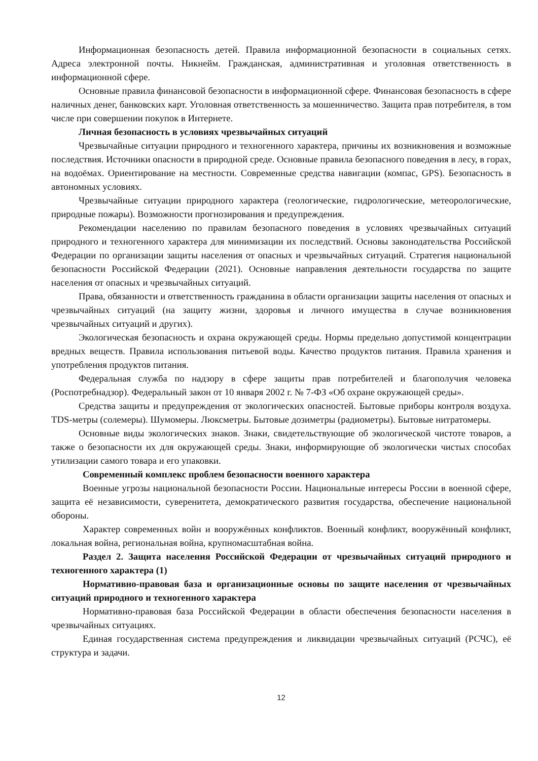Информационная безопасность детей. Правила информационной безопасности в социальных сетях. Адреса электронной почты. Никнейм. Гражданская, административная и уголовная ответственность в информационной сфере.
Основные правила финансовой безопасности в информационной сфере. Финансовая безопасность в сфере наличных денег, банковских карт. Уголовная ответственность за мошенничество. Защита прав потребителя, в том числе при совершении покупок в Интернете.
Личная безопасность в условиях чрезвычайных ситуаций
Чрезвычайные ситуации природного и техногенного характера, причины их возникновения и возможные последствия. Источники опасности в природной среде. Основные правила безопасного поведения в лесу, в горах, на водоёмах. Ориентирование на местности. Современные средства навигации (компас, GPS). Безопасность в автономных условиях.
Чрезвычайные ситуации природного характера (геологические, гидрологические, метеорологические, природные пожары). Возможности прогнозирования и предупреждения.
Рекомендации населению по правилам безопасного поведения в условиях чрезвычайных ситуаций природного и техногенного характера для минимизации их последствий. Основы законодательства Российской Федерации по организации защиты населения от опасных и чрезвычайных ситуаций. Стратегия национальной безопасности Российской Федерации (2021). Основные направления деятельности государства по защите населения от опасных и чрезвычайных ситуаций.
Права, обязанности и ответственность гражданина в области организации защиты населения от опасных и чрезвычайных ситуаций (на защиту жизни, здоровья и личного имущества в случае возникновения чрезвычайных ситуаций и других).
Экологическая безопасность и охрана окружающей среды. Нормы предельно допустимой концентрации вредных веществ. Правила использования питьевой воды. Качество продуктов питания. Правила хранения и употребления продуктов питания.
Федеральная служба по надзору в сфере защиты прав потребителей и благополучия человека (Роспотребнадзор). Федеральный закон от 10 января 2002 г. № 7-ФЗ «Об охране окружающей среды».
Средства защиты и предупреждения от экологических опасностей. Бытовые приборы контроля воздуха. TDS-метры (солемеры). Шумомеры. Люксметры. Бытовые дозиметры (радиометры). Бытовые нитратомеры.
Основные виды экологических знаков. Знаки, свидетельствующие об экологической чистоте товаров, а также о безопасности их для окружающей среды. Знаки, информирующие об экологически чистых способах утилизации самого товара и его упаковки.
Современный комплекс проблем безопасности военного характера
Военные угрозы национальной безопасности России. Национальные интересы России в военной сфере, защита её независимости, суверенитета, демократического развития государства, обеспечение национальной обороны.
Характер современных войн и вооружённых конфликтов. Военный конфликт, вооружённый конфликт, локальная война, региональная война, крупномасштабная война.
Раздел 2. Защита населения Российской Федерации от чрезвычайных ситуаций природного и техногенного характера (1)
Нормативно-правовая база и организационные основы по защите населения от чрезвычайных ситуаций природного и техногенного характера
Нормативно-правовая база Российской Федерации в области обеспечения безопасности населения в чрезвычайных ситуациях.
Единая государственная система предупреждения и ликвидации чрезвычайных ситуаций (РСЧС), её структура и задачи.
12